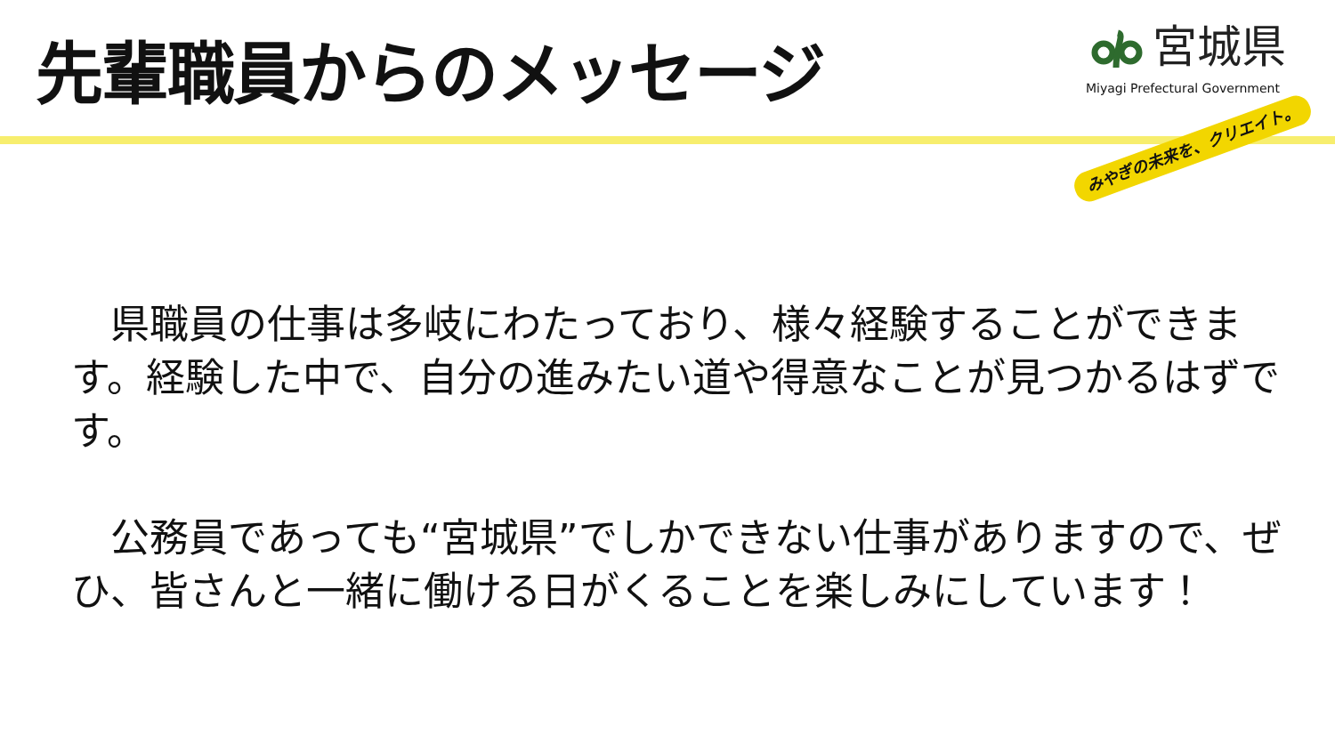先輩職員からのメッセージ
宮城県
Miyagi Prefectural Government
みやぎの未来を、クリエイト。
　県職員の仕事は多岐にわたっており、様々経験することができます。経験した中で、自分の進みたい道や得意なことが見つかるはずです。
　公務員であっても“宮城県”でしかできない仕事がありますので、ぜひ、皆さんと一緒に働ける日がくることを楽しみにしています！